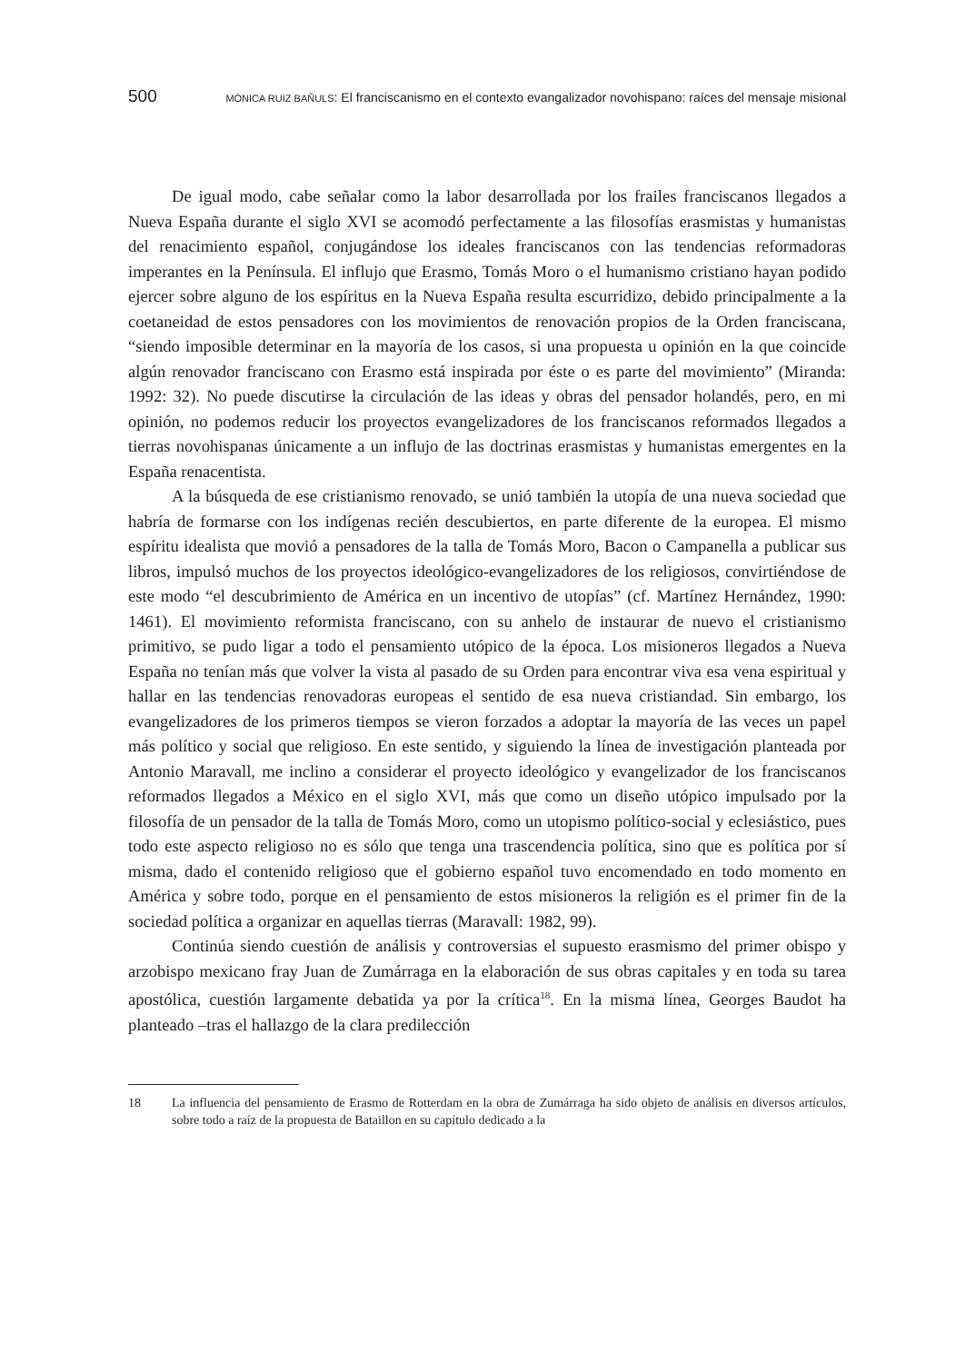500 MÓNICA RUIZ BAÑULS: El franciscanismo en el contexto evangalizador novohispano: raíces del mensaje misional
De igual modo, cabe señalar como la labor desarrollada por los frailes franciscanos llegados a Nueva España durante el siglo XVI se acomodó perfectamente a las filosofías erasmistas y humanistas del renacimiento español, conjugándose los ideales franciscanos con las tendencias reformadoras imperantes en la Península. El influjo que Erasmo, Tomás Moro o el humanismo cristiano hayan podido ejercer sobre alguno de los espíritus en la Nueva España resulta escurridizo, debido principalmente a la coetaneidad de estos pensadores con los movimientos de renovación propios de la Orden franciscana, “siendo imposible determinar en la mayoría de los casos, si una propuesta u opinión en la que coincide algún renovador franciscano con Erasmo está inspirada por éste o es parte del movimiento” (Miranda: 1992: 32). No puede discutirse la circulación de las ideas y obras del pensador holandés, pero, en mi opinión, no podemos reducir los proyectos evangelizadores de los franciscanos reformados llegados a tierras novohispanas únicamente a un influjo de las doctrinas erasmistas y humanistas emergentes en la España renacentista.
A la búsqueda de ese cristianismo renovado, se unió también la utopía de una nueva sociedad que habría de formarse con los indígenas recién descubiertos, en parte diferente de la europea. El mismo espíritu idealista que movió a pensadores de la talla de Tomás Moro, Bacon o Campanella a publicar sus libros, impulsó muchos de los proyectos ideológico-evangelizadores de los religiosos, convirtiéndose de este modo “el descubrimiento de América en un incentivo de utopías” (cf. Martínez Hernández, 1990: 1461). El movimiento reformista franciscano, con su anhelo de instaurar de nuevo el cristianismo primitivo, se pudo ligar a todo el pensamiento utópico de la época. Los misioneros llegados a Nueva España no tenían más que volver la vista al pasado de su Orden para encontrar viva esa vena espiritual y hallar en las tendencias renovadoras europeas el sentido de esa nueva cristiandad. Sin embargo, los evangelizadores de los primeros tiempos se vieron forzados a adoptar la mayoría de las veces un papel más político y social que religioso. En este sentido, y siguiendo la línea de investigación planteada por Antonio Maravall, me inclino a considerar el proyecto ideológico y evangelizador de los franciscanos reformados llegados a México en el siglo XVI, más que como un diseño utópico impulsado por la filosofía de un pensador de la talla de Tomás Moro, como un utopismo político-social y eclesiástico, pues todo este aspecto religioso no es sólo que tenga una trascendencia política, sino que es política por sí misma, dado el contenido religioso que el gobierno español tuvo encomendado en todo momento en América y sobre todo, porque en el pensamiento de estos misioneros la religión es el primer fin de la sociedad política a organizar en aquellas tierras (Maravall: 1982, 99).
Continúa siendo cuestión de análisis y controversias el supuesto erasmismo del primer obispo y arzobispo mexicano fray Juan de Zumárraga en la elaboración de sus obras capitales y en toda su tarea apostólica, cuestión largamente debatida ya por la crítica<sup>18</sup>. En la misma línea, Georges Baudot ha planteado –tras el hallazgo de la clara predilección
18 La influencia del pensamiento de Erasmo de Rotterdam en la obra de Zumárraga ha sido objeto de análisis en diversos artículos, sobre todo a raíz de la propuesta de Bataillon en su capítulo dedicado a la